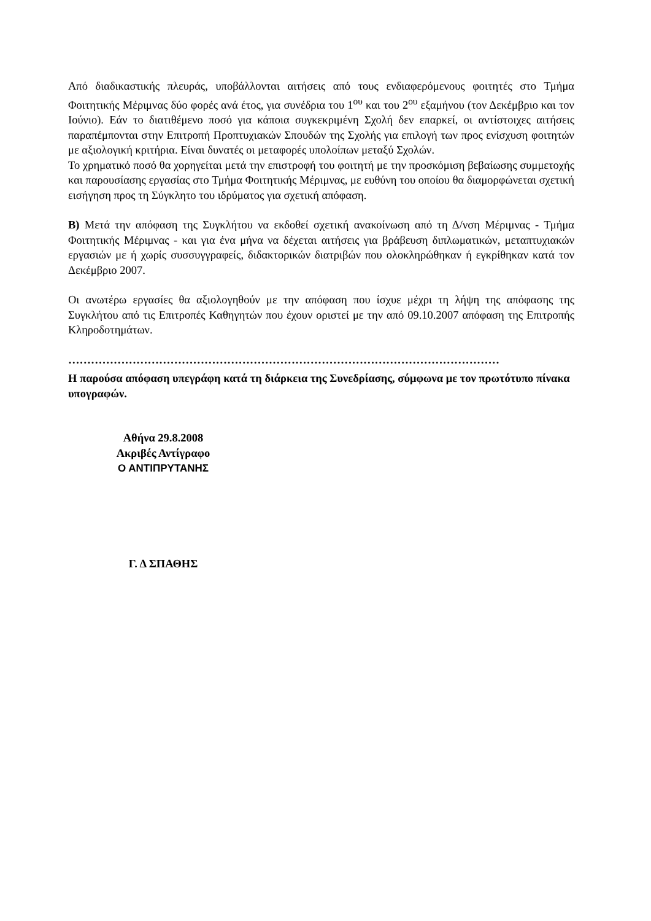Από διαδικαστικής πλευράς, υποβάλλονται αιτήσεις από τους ενδιαφερόμενους φοιτητές στο Τμήμα Φοιτητικής Μέριμνας δύο φορές ανά έτος, για συνέδρια του 1<sup>ου</sup> και του 2<sup>ου</sup> εξαμήνου (τον Δεκέμβριο και τον Ιούνιο). Εάν το διατιθέμενο ποσό για κάποια συγκεκριμένη Σχολή δεν επαρκεί, οι αντίστοιχες αιτήσεις παραπέμπονται στην Επιτροπή Προπτυχιακών Σπουδών της Σχολής για επιλογή των προς ενίσχυση φοιτητών με αξιολογική κριτήρια. Είναι δυνατές οι μεταφορές υπολοίπων μεταξύ Σχολών.
Το χρηματικό ποσό θα χορηγείται μετά την επιστροφή του φοιτητή με την προσκόμιση βεβαίωσης συμμετοχής και παρουσίασης εργασίας στο Τμήμα Φοιτητικής Μέριμνας, με ευθύνη του οποίου θα διαμορφώνεται σχετική εισήγηση προς τη Σύγκλητο του ιδρύματος για σχετική απόφαση.
Β) Μετά την απόφαση της Συγκλήτου να εκδοθεί σχετική ανακοίνωση από τη Δ/νση Μέριμνας - Τμήμα Φοιτητικής Μέριμνας - και για ένα μήνα να δέχεται αιτήσεις για βράβευση διπλωματικών, μεταπτυχιακών εργασιών με ή χωρίς συσσυγγραφείς, διδακτορικών διατριβών που ολοκληρώθηκαν ή εγκρίθηκαν κατά τον Δεκέμβριο 2007.
Οι ανωτέρω εργασίες θα αξιολογηθούν με την απόφαση που ίσχυε μέχρι τη λήψη της απόφασης της Συγκλήτου από τις Επιτροπές Καθηγητών που έχουν οριστεί με την από 09.10.2007 απόφαση της Επιτροπής Κληροδοτημάτων.
……………………………………………………………………………………………………
Η παρούσα απόφαση υπεγράφη κατά τη διάρκεια της Συνεδρίασης, σύμφωνα με τον πρωτότυπο πίνακα υπογραφών.
Αθήνα 29.8.2008
Ακριβές Αντίγραφο
Ο ΑΝΤΙΠΡΥΤΑΝΗΣ
Γ. Δ ΣΠΑΘΗΣ